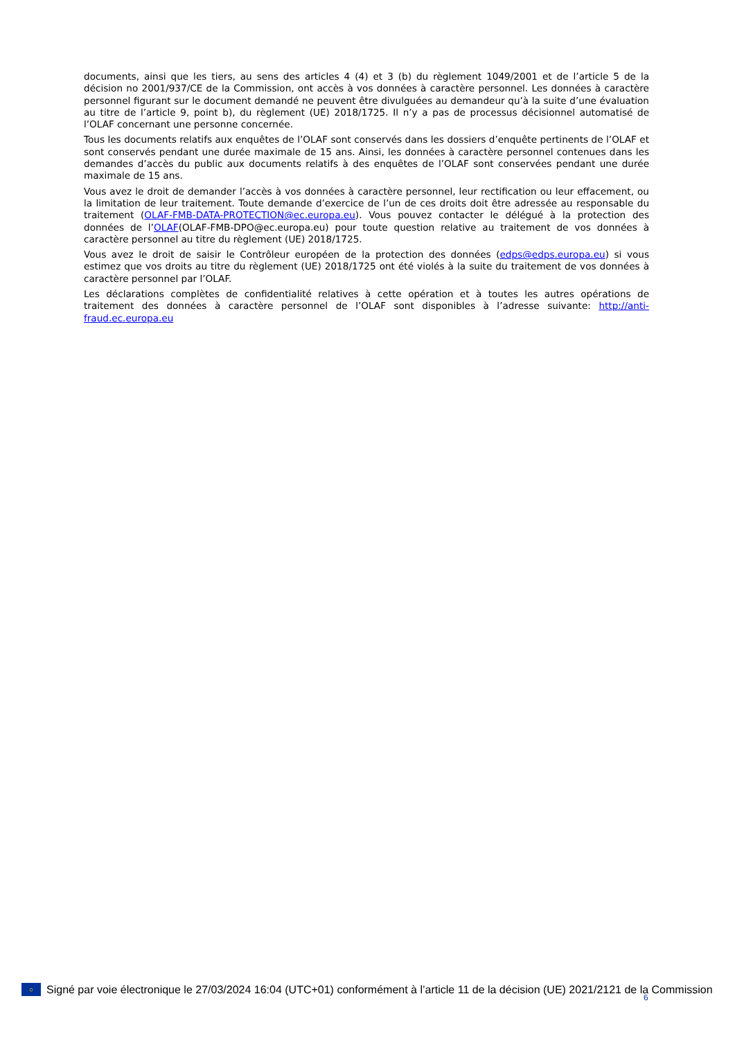documents, ainsi que les tiers, au sens des articles 4 (4) et 3 (b) du règlement 1049/2001 et de l’article 5 de la décision no 2001/937/CE de la Commission, ont accès à vos données à caractère personnel. Les données à caractère personnel figurant sur le document demandé ne peuvent être divulguées au demandeur qu’à la suite d’une évaluation au titre de l’article 9, point b), du règlement (UE) 2018/1725. Il n’y a pas de processus décisionnel automatisé de l’OLAF concernant une personne concernée.
Tous les documents relatifs aux enquêtes de l’OLAF sont conservés dans les dossiers d’enquête pertinents de l’OLAF et sont conservés pendant une durée maximale de 15 ans. Ainsi, les données à caractère personnel contenues dans les demandes d’accès du public aux documents relatifs à des enquêtes de l’OLAF sont conservées pendant une durée maximale de 15 ans.
Vous avez le droit de demander l’accès à vos données à caractère personnel, leur rectification ou leur effacement, ou la limitation de leur traitement. Toute demande d’exercice de l’un de ces droits doit être adressée au responsable du traitement (OLAF-FMB-DATA-PROTECTION@ec.europa.eu). Vous pouvez contacter le délégué à la protection des données de l’OLAF(OLAF-FMB-DPO@ec.europa.eu) pour toute question relative au traitement de vos données à caractère personnel au titre du règlement (UE) 2018/1725.
Vous avez le droit de saisir le Contrôleur européen de la protection des données (edps@edps.europa.eu) si vous estimez que vos droits au titre du règlement (UE) 2018/1725 ont été violés à la suite du traitement de vos données à caractère personnel par l’OLAF.
Les déclarations complètes de confidentialité relatives à cette opération et à toutes les autres opérations de traitement des données à caractère personnel de l’OLAF sont disponibles à l’adresse suivante: http://anti-fraud.ec.europa.eu
○
Signé par voie électronique le 27/03/2024 16:04 (UTC+01) conformément à l’article 11 de la décision (UE) 2021/2121 de la Commission
6